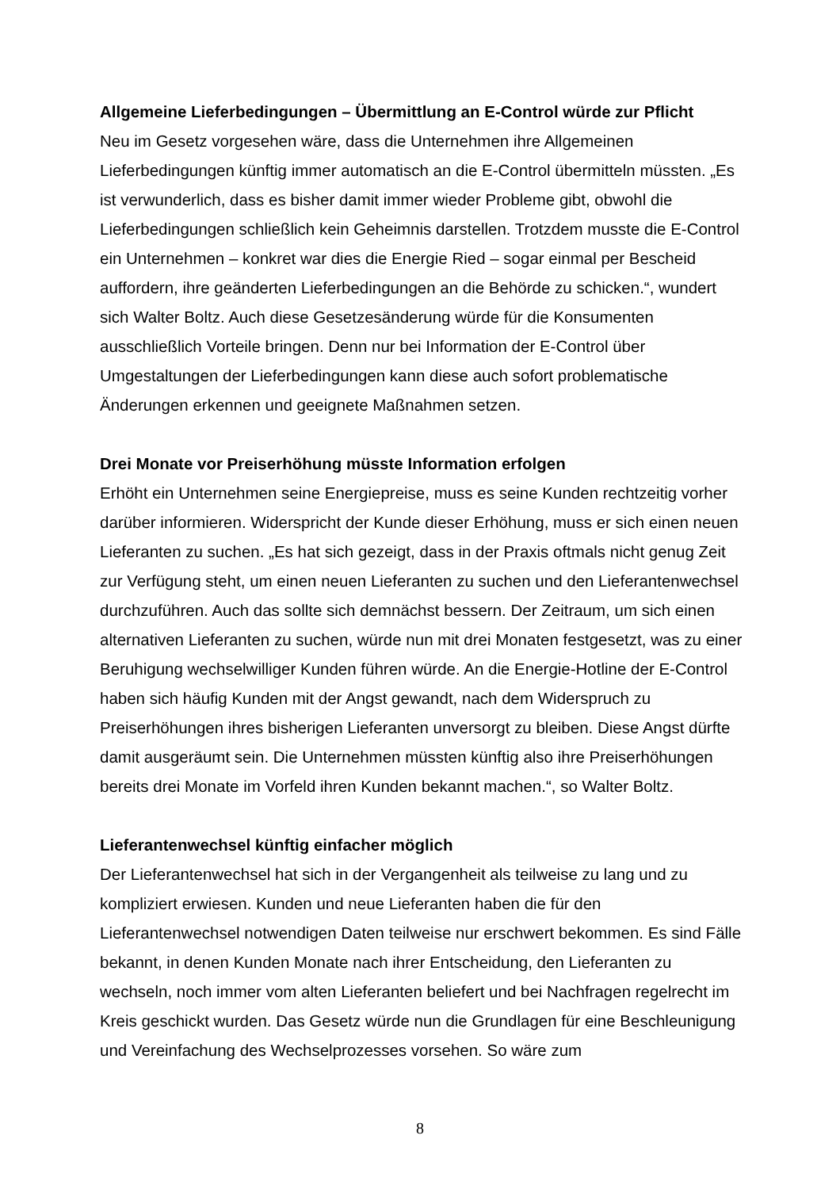Allgemeine Lieferbedingungen – Übermittlung an E-Control würde zur Pflicht
Neu im Gesetz vorgesehen wäre, dass die Unternehmen ihre Allgemeinen Lieferbedingungen künftig immer automatisch an die E-Control übermitteln müssten. „Es ist verwunderlich, dass es bisher damit immer wieder Probleme gibt, obwohl die Lieferbedingungen schließlich kein Geheimnis darstellen. Trotzdem musste die E-Control ein Unternehmen – konkret war dies die Energie Ried – sogar einmal per Bescheid auffordern, ihre geänderten Lieferbedingungen an die Behörde zu schicken.“, wundert sich Walter Boltz. Auch diese Gesetzesänderung würde für die Konsumenten ausschließlich Vorteile bringen. Denn nur bei Information der E-Control über Umgestaltungen der Lieferbedingungen kann diese auch sofort problematische Änderungen erkennen und geeignete Maßnahmen setzen.
Drei Monate vor Preiserhöhung müsste Information erfolgen
Erhöht ein Unternehmen seine Energiepreise, muss es seine Kunden rechtzeitig vorher darüber informieren. Widerspricht der Kunde dieser Erhöhung, muss er sich einen neuen Lieferanten zu suchen. „Es hat sich gezeigt, dass in der Praxis oftmals nicht genug Zeit zur Verfügung steht, um einen neuen Lieferanten zu suchen und den Lieferantenwechsel durchzuführen. Auch das sollte sich demnächst bessern. Der Zeitraum, um sich einen alternativen Lieferanten zu suchen, würde nun mit drei Monaten festgesetzt, was zu einer Beruhigung wechselwilliger Kunden führen würde. An die Energie-Hotline der E-Control haben sich häufig Kunden mit der Angst gewandt, nach dem Widerspruch zu Preiserhöhungen ihres bisherigen Lieferanten unversorgt zu bleiben. Diese Angst dürfte damit ausgeräumt sein. Die Unternehmen müssten künftig also ihre Preiserhöhungen bereits drei Monate im Vorfeld ihren Kunden bekannt machen.“, so Walter Boltz.
Lieferantenwechsel künftig einfacher möglich
Der Lieferantenwechsel hat sich in der Vergangenheit als teilweise zu lang und zu kompliziert erwiesen. Kunden und neue Lieferanten haben die für den Lieferantenwechsel notwendigen Daten teilweise nur erschwert bekommen. Es sind Fälle bekannt, in denen Kunden Monate nach ihrer Entscheidung, den Lieferanten zu wechseln, noch immer vom alten Lieferanten beliefert und bei Nachfragen regelrecht im Kreis geschickt wurden. Das Gesetz würde nun die Grundlagen für eine Beschleunigung und Vereinfachung des Wechselprozesses vorsehen. So wäre zum
8